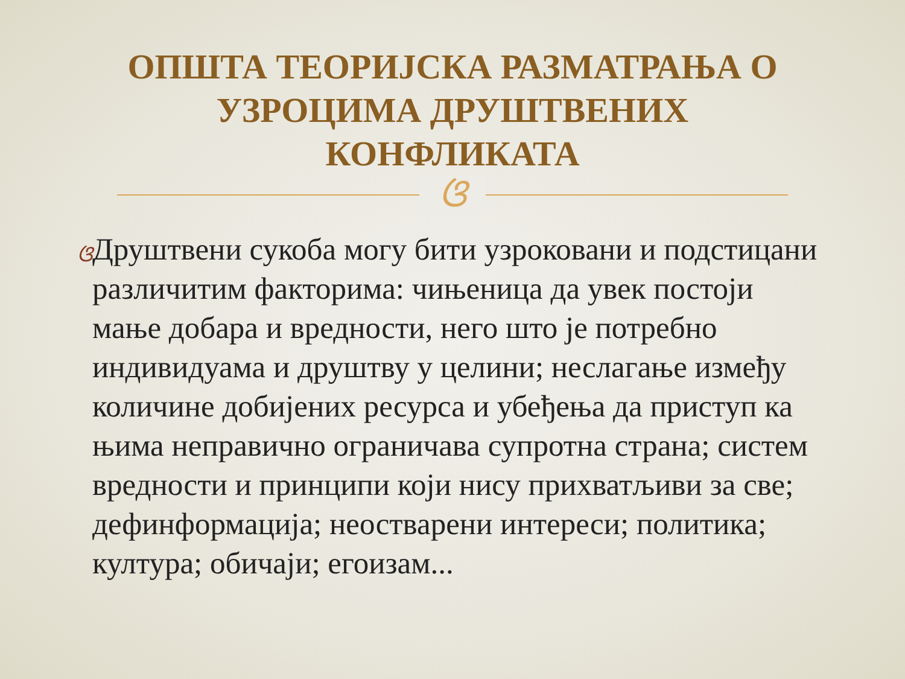ОПШТА ТЕОРИЈСКА РАЗМАТРАЊА О
УЗРОЦИМА ДРУШТВЕНИХ
КОНФЛИКАТА
ଓ
ଓ
Друштвени сукоба могу бити узроковани и подстицани различитим факторима: чињеница да увек постоји мање добара и вредности, него што је потребно индивидуама и друштву у целини; неслагање између количине добијених ресурса и убеђења да приступ ка њима неправично ограничава супротна страна; систем вредности и принципи који нису прихватљиви за све; дефинформација; неостварени интереси; политика; култура; обичаји; егоизам...